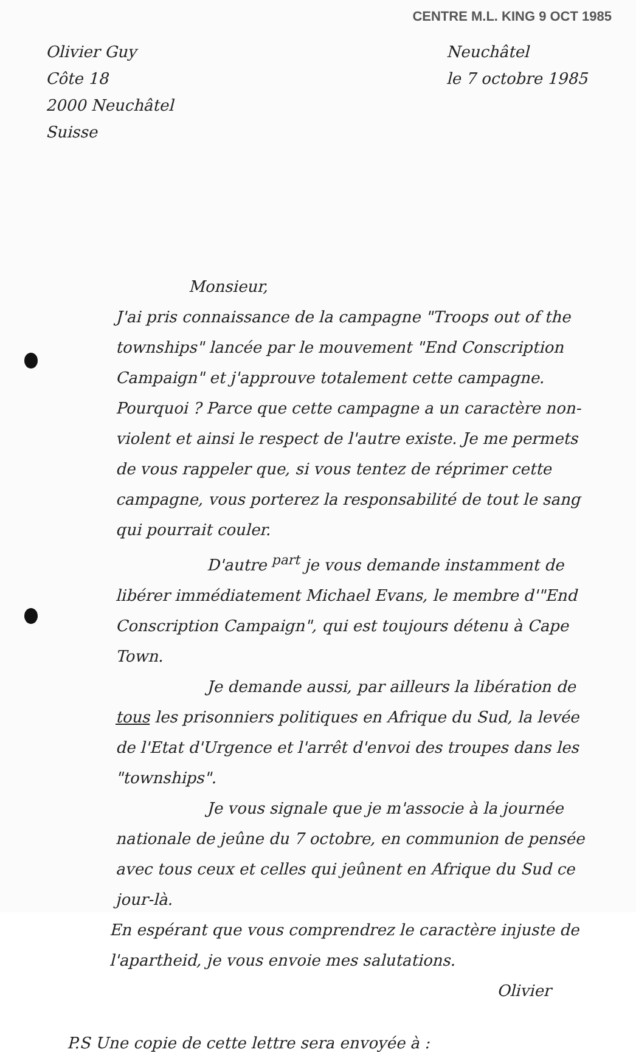CENTRE M.L. KING 9 OCT 1985
Olivier Guy
Côte 18
2000 Neuchâtel
Suisse
Neuchâtel
le 7 octobre 1985
Monsieur,
J'ai pris connaissance de la campagne "Troops out of the townships" lancée par le mouvement "End Conscription Campaign" et j'approuve totalement cette campagne. Pourquoi ? Parce que cette campagne a un caractère non-violent et ainsi le respect de l'autre existe. Je me permets de vous rappeler que, si vous tentez de réprimer cette campagne, vous porterez la responsabilité de tout le sang qui pourrait couler.
D'autre <sup>part</sup> je vous demande instamment de libérer immédiatement Michael Evans, le membre d'"End Conscription Campaign", qui est toujours détenu à Cape Town.
Je demande aussi, par ailleurs la libération de tous les prisonniers politiques en Afrique du Sud, la levée de l'Etat d'Urgence et l'arrêt d'envoi des troupes dans les "townships".
Je vous signale que je m'associe à la journée nationale de jeûne du 7 octobre, en communion de pensée avec tous ceux et celles qui jeûnent en Afrique du Sud ce jour-là.
En espérant que vous comprendrez le caractère injuste de l'apartheid, je vous envoie mes salutations.
Olivier
P.S Une copie de cette lettre sera envoyée à :